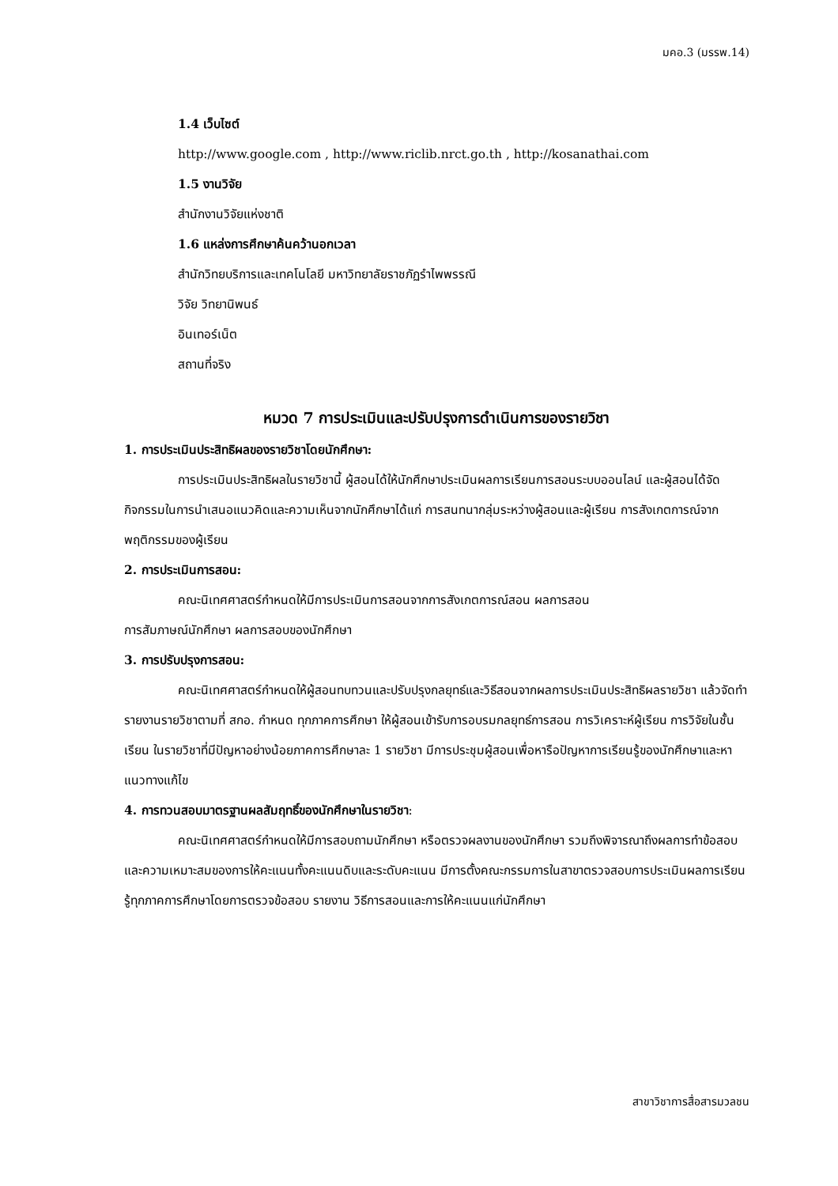มคอ.3 (มรรพ.14)
1.4 เว็บไซต์
http://www.google.com , http://www.riclib.nrct.go.th , http://kosanathai.com
1.5 งานวิจัย
สำนักงานวิจัยแห่งชาติ
1.6 แหล่งการศึกษาค้นคว้านอกเวลา
สำนักวิทยบริการและเทคโนโลยี มหาวิทยาลัยราชภัฏรำไพพรรณี
วิจัย วิทยานิพนธ์
อินเทอร์เน็ต
สถานที่จริง
หมวด 7 การประเมินและปรับปรุงการดำเนินการของรายวิชา
1. การประเมินประสิทธิผลของรายวิชาโดยนักศึกษา:
การประเมินประสิทธิผลในรายวิชานี้ ผู้สอนได้ให้นักศึกษาประเมินผลการเรียนการสอนระบบออนไลน์ และผู้สอนได้จัดกิจกรรมในการนำเสนอแนวคิดและความเห็นจากนักศึกษาได้แก่ การสนทนากลุ่มระหว่างผู้สอนและผู้เรียน การสังเกตการณ์จากพฤติกรรมของผู้เรียน
2. การประเมินการสอน:
คณะนิเทศศาสตร์กำหนดให้มีการประเมินการสอนจากการสังเกตการณ์สอน ผลการสอน
การสัมภาษณ์นักศึกษา ผลการสอบของนักศึกษา
3. การปรับปรุงการสอน:
คณะนิเทศศาสตร์กำหนดให้ผู้สอนทบทวนและปรับปรุงกลยุทธ์และวิธีสอนจากผลการประเมินประสิทธิผลรายวิชา แล้วจัดทำรายงานรายวิชาตามที่ สกอ. กำหนด ทุกภาคการศึกษา ให้ผู้สอนเข้ารับการอบรมกลยุทธ์การสอน การวิเคราะห์ผู้เรียน การวิจัยในชั้นเรียน ในรายวิชาที่มีปัญหาอย่างน้อยภาคการศึกษาละ 1 รายวิชา มีการประชุมผู้สอนเพื่อหารือปัญหาการเรียนรู้ของนักศึกษาและหาแนวทางแก้ไข
4. การทวนสอบมาตรฐานผลสัมฤทธิ์ของนักศึกษาในรายวิชา:
คณะนิเทศศาสตร์กำหนดให้มีการสอบถามนักศึกษา หรือตรวจผลงานของนักศึกษา รวมถึงพิจารณาถึงผลการทำข้อสอบ และความเหมาะสมของการให้คะแนนทั้งคะแนนดิบและระดับคะแนน มีการตั้งคณะกรรมการในสาขาตรวจสอบการประเมินผลการเรียนรู้ทุกภาคการศึกษาโดยการตรวจข้อสอบ รายงาน วิธีการสอนและการให้คะแนนแก่นักศึกษา
สาขาวิชาการสื่อสารมวลชน